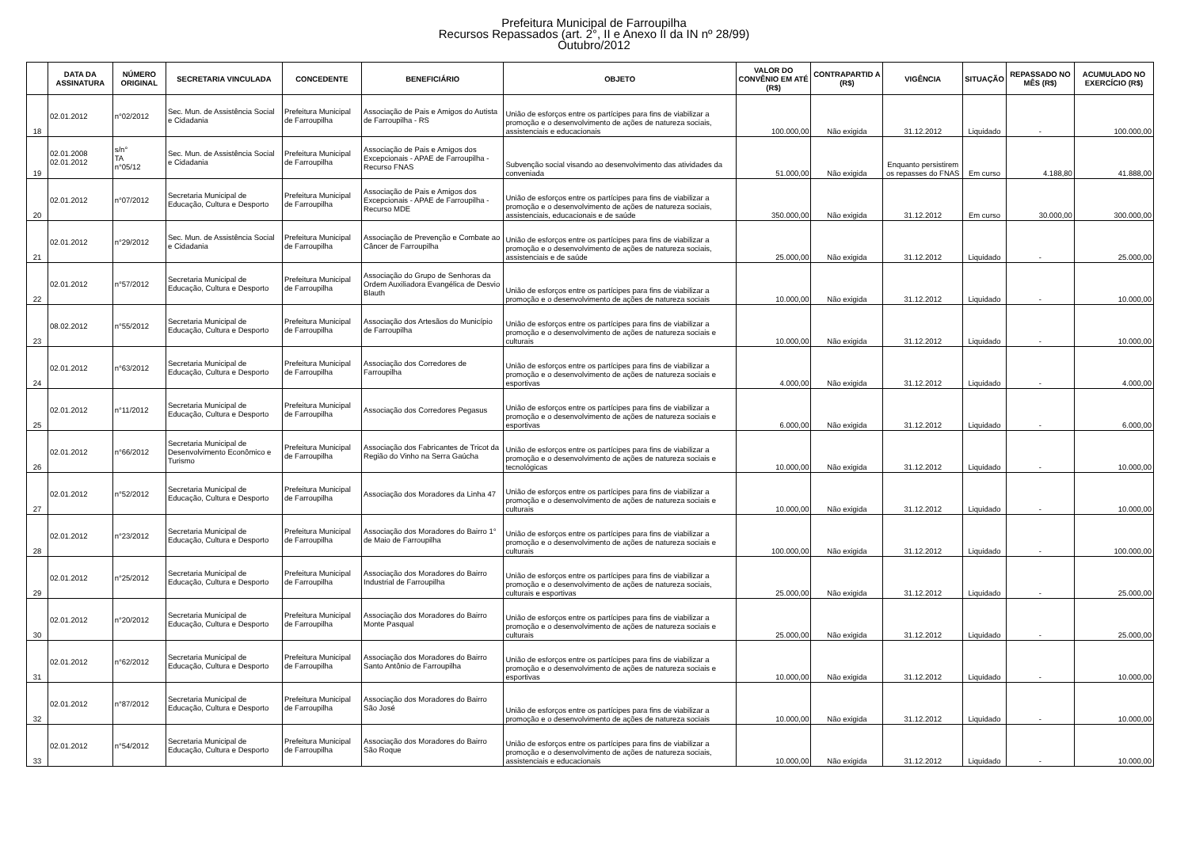Prefeitura Municipal de Farroupilha
Recursos Repassados (art. 2°, II e Anexo II da IN nº 28/99)
Outubro/2012
| | DATA DA ASSINATURA | NÚMERO ORIGINAL | SECRETARIA VINCULADA | CONCEDENTE | BENEFICIÁRIO | OBJETO | VALOR DO CONVÊNIO EM ATÉ (R$) | CONTRAPARTID A (R$) | VIGÊNCIA | SITUAÇÃO | REPASSADO NO MÊS (R$) | ACUMULADO NO EXERCÍCIO (R$) |
| --- | --- | --- | --- | --- | --- | --- | --- | --- | --- | --- | --- | --- |
| 18 | 02.01.2012 | n°02/2012 | Sec. Mun. de Assistência Social e Cidadania | Prefeitura Municipal de Farroupilha | Associação de Pais e Amigos do Autista de Farroupilha - RS | União de esforços entre os partícipes para fins de viabilizar a promoção e o desenvolvimento de ações de natureza sociais, assistenciais e educacionais | 100.000,00 | Não exigida | 31.12.2012 | Liquidado | - | 100.000,00 |
| 19 | 02.01.2008 02.01.2012 | s/n° TA n°05/12 | Sec. Mun. de Assistência Social e Cidadania | Prefeitura Municipal de Farroupilha | Associação de Pais e Amigos dos Excepcionais - APAE de Farroupilha - Recurso FNAS | Subvenção social visando ao desenvolvimento das atividades da conveniada | 51.000,00 | Não exigida | Enquanto persistirem os repasses do FNAS | Em curso | 4.188,80 | 41.888,00 |
| 20 | 02.01.2012 | n°07/2012 | Secretaria Municipal de Educação, Cultura e Desporto | Prefeitura Municipal de Farroupilha | Associação de Pais e Amigos dos Excepcionais - APAE de Farroupilha - Recurso MDE | União de esforços entre os partícipes para fins de viabilizar a promoção e o desenvolvimento de ações de natureza sociais, assistenciais, educacionais e de saúde | 350.000,00 | Não exigida | 31.12.2012 | Em curso | 30.000,00 | 300.000,00 |
| 21 | 02.01.2012 | n°29/2012 | Sec. Mun. de Assistência Social e Cidadania | Prefeitura Municipal de Farroupilha | Associação de Prevenção e Combate ao Câncer de Farroupilha | União de esforços entre os partícipes para fins de viabilizar a promoção e o desenvolvimento de ações de natureza sociais, assistenciais e de saúde | 25.000,00 | Não exigida | 31.12.2012 | Liquidado | - | 25.000,00 |
| 22 | 02.01.2012 | n°57/2012 | Secretaria Municipal de Educação, Cultura e Desporto | Prefeitura Municipal de Farroupilha | Associação do Grupo de Senhoras da Ordem Auxiliadora Evangélica de Desvio Blauth | União de esforços entre os partícipes para fins de viabilizar a promoção e o desenvolvimento de ações de natureza sociais | 10.000,00 | Não exigida | 31.12.2012 | Liquidado | - | 10.000,00 |
| 23 | 08.02.2012 | n°55/2012 | Secretaria Municipal de Educação, Cultura e Desporto | Prefeitura Municipal de Farroupilha | Associação dos Artesãos do Município de Farroupilha | União de esforços entre os partícipes para fins de viabilizar a promoção e o desenvolvimento de ações de natureza sociais e culturais | 10.000,00 | Não exigida | 31.12.2012 | Liquidado | - | 10.000,00 |
| 24 | 02.01.2012 | n°63/2012 | Secretaria Municipal de Educação, Cultura e Desporto | Prefeitura Municipal de Farroupilha | Associação dos Corredores de Farroupilha | União de esforços entre os partícipes para fins de viabilizar a promoção e o desenvolvimento de ações de natureza sociais e esportivas | 4.000,00 | Não exigida | 31.12.2012 | Liquidado | - | 4.000,00 |
| 25 | 02.01.2012 | n°11/2012 | Secretaria Municipal de Educação, Cultura e Desporto | Prefeitura Municipal de Farroupilha | Associação dos Corredores Pegasus | União de esforços entre os partícipes para fins de viabilizar a promoção e o desenvolvimento de ações de natureza sociais e esportivas | 6.000,00 | Não exigida | 31.12.2012 | Liquidado | - | 6.000,00 |
| 26 | 02.01.2012 | n°66/2012 | Secretaria Municipal de Desenvolvimento Econômico e Turismo | Prefeitura Municipal de Farroupilha | Associação dos Fabricantes de Tricot da Região do Vinho na Serra Gaúcha | União de esforços entre os partícipes para fins de viabilizar a promoção e o desenvolvimento de ações de natureza sociais e tecnológicas | 10.000,00 | Não exigida | 31.12.2012 | Liquidado | - | 10.000,00 |
| 27 | 02.01.2012 | n°52/2012 | Secretaria Municipal de Educação, Cultura e Desporto | Prefeitura Municipal de Farroupilha | Associação dos Moradores da Linha 47 | União de esforços entre os partícipes para fins de viabilizar a promoção e o desenvolvimento de ações de natureza sociais e culturais | 10.000,00 | Não exigida | 31.12.2012 | Liquidado | - | 10.000,00 |
| 28 | 02.01.2012 | n°23/2012 | Secretaria Municipal de Educação, Cultura e Desporto | Prefeitura Municipal de Farroupilha | Associação dos Moradores do Bairro 1° de Maio de Farroupilha | União de esforços entre os partícipes para fins de viabilizar a promoção e o desenvolvimento de ações de natureza sociais e culturais | 100.000,00 | Não exigida | 31.12.2012 | Liquidado | - | 100.000,00 |
| 29 | 02.01.2012 | n°25/2012 | Secretaria Municipal de Educação, Cultura e Desporto | Prefeitura Municipal de Farroupilha | Associação dos Moradores do Bairro Industrial de Farroupilha | União de esforços entre os partícipes para fins de viabilizar a promoção e o desenvolvimento de ações de natureza sociais, culturais e esportivas | 25.000,00 | Não exigida | 31.12.2012 | Liquidado | - | 25.000,00 |
| 30 | 02.01.2012 | n°20/2012 | Secretaria Municipal de Educação, Cultura e Desporto | Prefeitura Municipal de Farroupilha | Associação dos Moradores do Bairro Monte Pasqual | União de esforços entre os partícipes para fins de viabilizar a promoção e o desenvolvimento de ações de natureza sociais e culturais | 25.000,00 | Não exigida | 31.12.2012 | Liquidado | - | 25.000,00 |
| 31 | 02.01.2012 | n°62/2012 | Secretaria Municipal de Educação, Cultura e Desporto | Prefeitura Municipal de Farroupilha | Associação dos Moradores do Bairro Santo Antônio de Farroupilha | União de esforços entre os partícipes para fins de viabilizar a promoção e o desenvolvimento de ações de natureza sociais e esportivas | 10.000,00 | Não exigida | 31.12.2012 | Liquidado | - | 10.000,00 |
| 32 | 02.01.2012 | n°87/2012 | Secretaria Municipal de Educação, Cultura e Desporto | Prefeitura Municipal de Farroupilha | Associação dos Moradores do Bairro São José | União de esforços entre os partícipes para fins de viabilizar a promoção e o desenvolvimento de ações de natureza sociais | 10.000,00 | Não exigida | 31.12.2012 | Liquidado | - | 10.000,00 |
| 33 | 02.01.2012 | n°54/2012 | Secretaria Municipal de Educação, Cultura e Desporto | Prefeitura Municipal de Farroupilha | Associação dos Moradores do Bairro São Roque | União de esforços entre os partícipes para fins de viabilizar a promoção e o desenvolvimento de ações de natureza sociais, assistenciais e educacionais | 10.000,00 | Não exigida | 31.12.2012 | Liquidado | - | 10.000,00 |